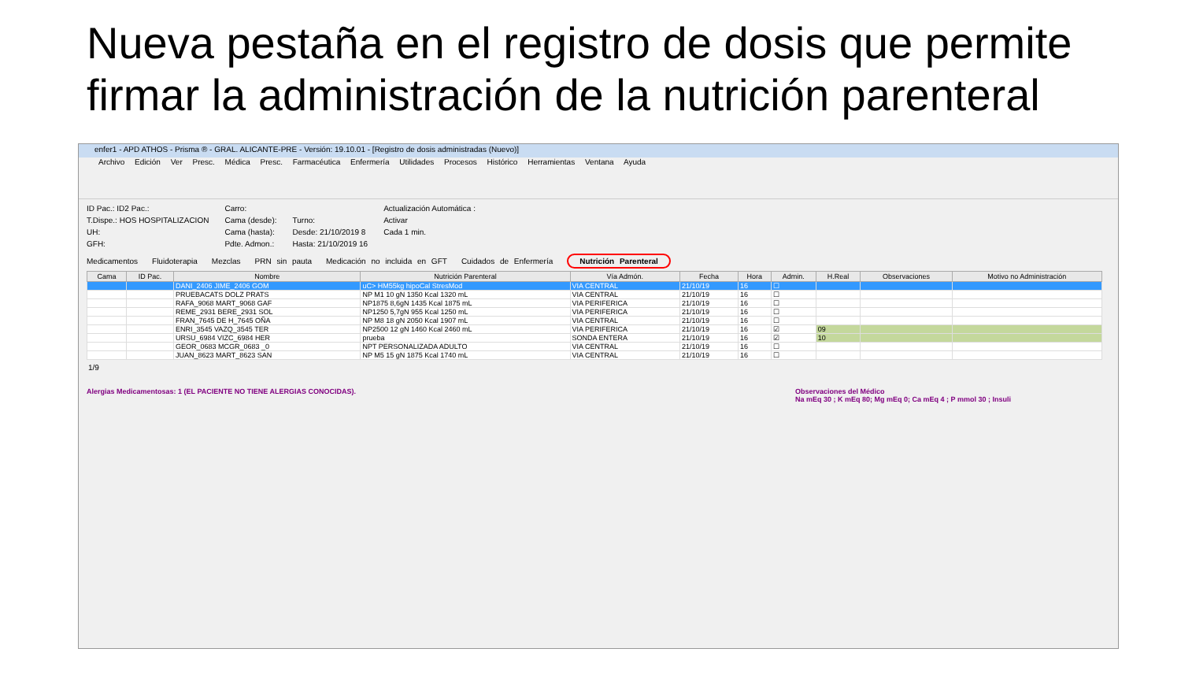Nueva pestaña en el registro de dosis que permite firmar la administración de la nutrición parenteral
enfer1 - APD ATHOS - Prisma ® - GRAL. ALICANTE-PRE - Versión: 19.10.01 - [Registro de dosis administradas (Nuevo)]
Archivo Edición Ver Presc. Médica Presc. Farmacéutica Enfermería Utilidades Procesos Histórico Herramientas Ventana Ayuda
ID Pac.: ID2 Pac.:
T.Dispe.: HOS HOSPITALIZACION
UH:
GFH:
Carro:
Cama (desde):
Cama (hasta):
Pdte. Admon.:
Turno:
Desde: 21/10/2019 8
Hasta: 21/10/2019 16
Actualización Automática :
Activar
Cada 1 min.
Medicamentos Fluidoterapia Mezclas PRN sin pauta Medicación no incluida en GFT Cuidados de Enfermería Nutrición Parenteral
| Cama | ID Pac. | Nombre | Nutrición Parenteral | Vía Admón. | Fecha | Hora | Admin. | H.Real | Observaciones | Motivo no Administración |
| --- | --- | --- | --- | --- | --- | --- | --- | --- | --- | --- |
| | | DANI_2406 JIME_2406 GOM | uC> HM55kg hipoCal StresMod | VIA CENTRAL | 21/10/19 | 16 | ☐ | | | |
| | | PRUEBACATS DOLZ PRATS | NP M1 10 gN 1350 Kcal 1320 mL | VIA CENTRAL | 21/10/19 | 16 | ☐ | | | |
| | | RAFA_9068 MART_9068 GAF | NP1875 8,6gN 1435 Kcal 1875 mL | VIA PERIFERICA | 21/10/19 | 16 | ☐ | | | |
| | | REME_2931 BERE_2931 SOL | NP1250 5,7gN 955 Kcal 1250 mL | VIA PERIFERICA | 21/10/19 | 16 | ☐ | | | |
| | | FRAN_7645 DE H_7645 OÑA | NP M8 18 gN 2050 Kcal 1907 mL | VIA CENTRAL | 21/10/19 | 16 | ☐ | | | |
| | | ENRI_3545 VAZQ_3545 TER | NP2500 12 gN 1460 Kcal 2460 mL | VIA PERIFERICA | 21/10/19 | 16 | ☑ | 09 | | |
| | | URSU_6984 VIZC_6984 HER | prueba | SONDA ENTERA | 21/10/19 | 16 | ☑ | 10 | | |
| | | GEOR_0683 MCGR_0683 _0 | NPT PERSONALIZADA ADULTO | VIA CENTRAL | 21/10/19 | 16 | ☐ | | | |
| | | JUAN_8623 MART_8623 SAN | NP M5 15 gN 1875 Kcal 1740 mL | VIA CENTRAL | 21/10/19 | 16 | ☐ | | | |
1/9
Alergias Medicamentosas: 1 (EL PACIENTE NO TIENE ALERGIAS CONOCIDAS).
Observaciones del Médico
Na mEq 30 ; K mEq 80; Mg mEq 0; Ca mEq 4 ; P mmol 30 ; Insuli